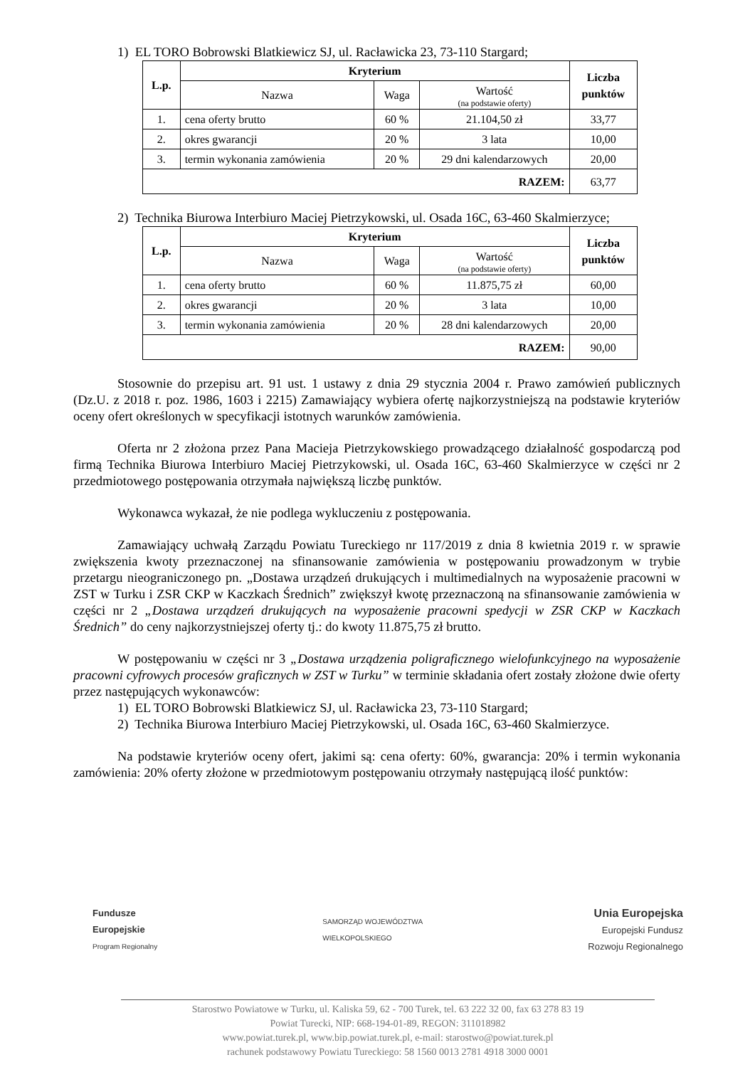1) EL TORO Bobrowski Blatkiewicz SJ, ul. Racławicka 23, 73-110 Stargard;
| L.p. | Kryterium | | | Liczba punktów |
| --- | --- | --- | --- | --- |
| | Nazwa | Waga | Wartość (na podstawie oferty) | |
| 1. | cena oferty brutto | 60 % | 21.104,50 zł | 33,77 |
| 2. | okres gwarancji | 20 % | 3 lata | 10,00 |
| 3. | termin wykonania zamówienia | 20 % | 29 dni kalendarzowych | 20,00 |
| RAZEM: | | | | 63,77 |
2) Technika Biurowa Interbiuro Maciej Pietrzykowski, ul. Osada 16C, 63-460 Skalmierzyce;
| L.p. | Kryterium | | | Liczba punktów |
| --- | --- | --- | --- | --- |
| | Nazwa | Waga | Wartość (na podstawie oferty) | |
| 1. | cena oferty brutto | 60 % | 11.875,75 zł | 60,00 |
| 2. | okres gwarancji | 20 % | 3 lata | 10,00 |
| 3. | termin wykonania zamówienia | 20 % | 28 dni kalendarzowych | 20,00 |
| RAZEM: | | | | 90,00 |
Stosownie do przepisu art. 91 ust. 1 ustawy z dnia 29 stycznia 2004 r. Prawo zamówień publicznych (Dz.U. z 2018 r. poz. 1986, 1603 i 2215) Zamawiający wybiera ofertę najkorzystniejszą na podstawie kryteriów oceny ofert określonych w specyfikacji istotnych warunków zamówienia.
Oferta nr 2 złożona przez Pana Macieja Pietrzykowskiego prowadzącego działalność gospodarczą pod firmą Technika Biurowa Interbiuro Maciej Pietrzykowski, ul. Osada 16C, 63-460 Skalmierzyce w części nr 2 przedmiotowego postępowania otrzymała największą liczbę punktów.
Wykonawca wykazał, że nie podlega wykluczeniu z postępowania.
Zamawiający uchwałą Zarządu Powiatu Tureckiego nr 117/2019 z dnia 8 kwietnia 2019 r. w sprawie zwiększenia kwoty przeznaczonej na sfinansowanie zamówienia w postępowaniu prowadzonym w trybie przetargu nieograniczonego pn. „Dostawa urządzeń drukujących i multimedialnych na wyposażenie pracowni w ZST w Turku i ZSR CKP w Kaczkach Średnich” zwiększył kwotę przeznaczoną na sfinansowanie zamówienia w części nr 2 „Dostawa urządzeń drukujących na wyposażenie pracowni spedycji w ZSR CKP w Kaczkach Średnich” do ceny najkorzystniejszej oferty tj.: do kwoty 11.875,75 zł brutto.
W postępowaniu w części nr 3 „Dostawa urządzenia poligraficznego wielofunkcyjnego na wyposażenie pracowni cyfrowych procesów graficznych w ZST w Turku” w terminie składania ofert zostały złożone dwie oferty przez następujących wykonawców:
1) EL TORO Bobrowski Blatkiewicz SJ, ul. Racławicka 23, 73-110 Stargard;
2) Technika Biurowa Interbiuro Maciej Pietrzykowski, ul. Osada 16C, 63-460 Skalmierzyce.
Na podstawie kryteriów oceny ofert, jakimi są: cena oferty: 60%, gwarancja: 20% i termin wykonania zamówienia: 20% oferty złożone w przedmiotowym postępowaniu otrzymały następującą ilość punktów:
Fundusze
Europejskie
Program Regionalny
SAMORZĄD WOJEWÓDZTWA
WIELKOPOLSKIEGO
Unia Europejska
Europejski Fundusz
Rozwoju Regionalnego
Starostwo Powiatowe w Turku, ul. Kaliska 59, 62 - 700 Turek, tel. 63 222 32 00, fax 63 278 83 19
Powiat Turecki, NIP: 668-194-01-89, REGON: 311018982
www.powiat.turek.pl, www.bip.powiat.turek.pl, e-mail: starostwo@powiat.turek.pl
rachunek podstawowy Powiatu Tureckiego: 58 1560 0013 2781 4918 3000 0001